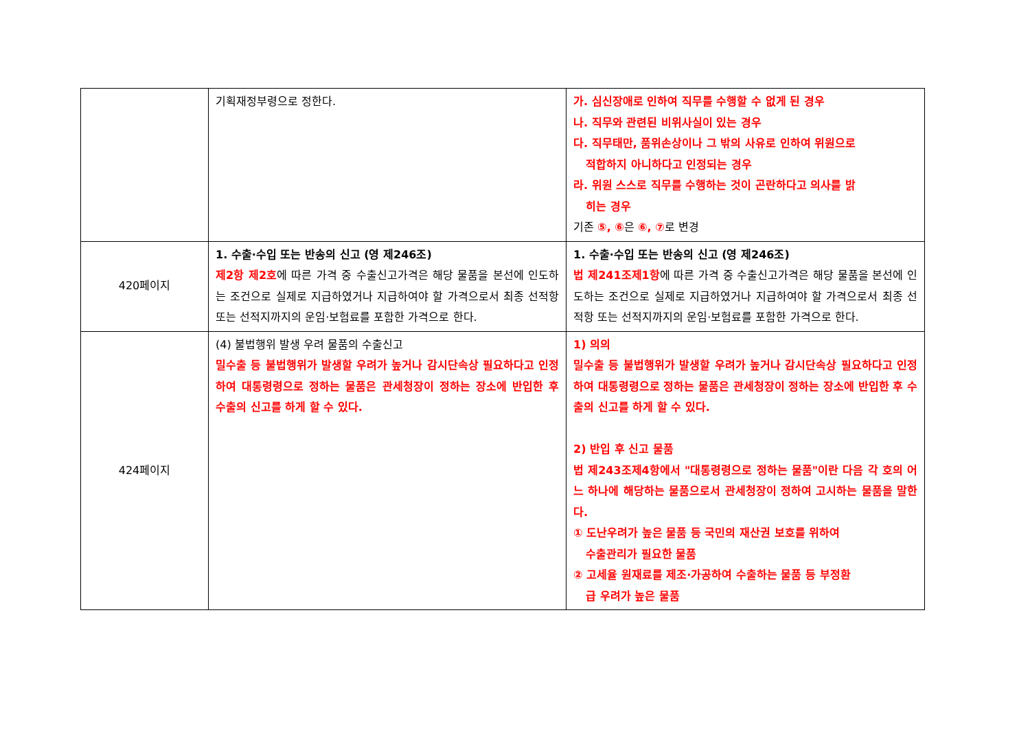| | 기획재정부령으로 정한다. | 가. 심신장애로 인하여 직무를 수행할 수 없게 된 경우 나. 직무와 관련된 비위사실이 있는 경우 다. 직무태만, 품위손상이나 그 밖의 사유로 인하여 위원으로 적합하지 아니하다고 인정되는 경우 라. 위원 스스로 직무를 수행하는 것이 곤란하다고 의사를 밝 히는 경우 기존 ⑤, ⑥ 은 ⑥, ⑦ 로 변경 |
| 420페이지 | 1. 수출·수입 또는 반송의 신고 (영 제246조) 제2항 제2호 에 따른 가격 중 수출신고가격은 해당 물품을 본선에 인도하는 조건으로 실제로 지급하였거나 지급하여야 할 가격으로서 최종 선적항 또는 선적지까지의 운임·보험료를 포함한 가격으로 한다. | 1. 수출·수입 또는 반송의 신고 (영 제246조) 법 제241조제1항 에 따른 가격 중 수출신고가격은 해당 물품을 본선에 인도하는 조건으로 실제로 지급하였거나 지급하여야 할 가격으로서 최종 선적항 또는 선적지까지의 운임·보험료를 포함한 가격으로 한다. |
| 424페이지 | (4) 불법행위 발생 우려 물품의 수출신고 밀수출 등 불법행위가 발생할 우려가 높거나 감시단속상 필요하다고 인정하여 대통령령으로 정하는 물품은 관세청장이 정하는 장소에 반입한 후 수출의 신고를 하게 할 수 있다. | 1) 의의 밀수출 등 불법행위가 발생할 우려가 높거나 감시단속상 필요하다고 인정하여 대통령령으로 정하는 물품은 관세청장이 정하는 장소에 반입한 후 수출의 신고를 하게 할 수 있다. 2) 반입 후 신고 물품 법 제243조제4항에서 "대통령령으로 정하는 물품"이란 다음 각 호의 어느 하나에 해당하는 물품으로서 관세청장이 정하여 고시하는 물품을 말한다. ① 도난우려가 높은 물품 등 국민의 재산권 보호를 위하여 수출관리가 필요한 물품 ② 고세율 원재료를 제조·가공하여 수출하는 물품 등 부정환 급 우려가 높은 물품 |